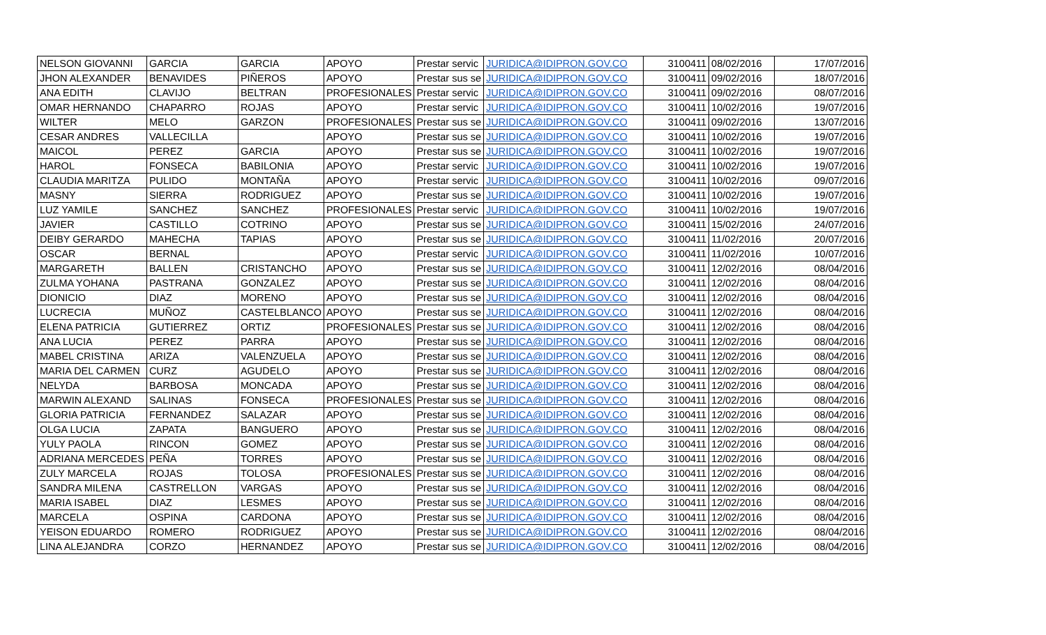| NELSON GIOVANNI | GARCIA | GARCIA | APOYO | Prestar servic | JURIDICA@IDIPRON.GOV.CO | 3100411 | 08/02/2016 | 17/07/2016 |
| JHON ALEXANDER | BENAVIDES | PIÑEROS | APOYO | Prestar sus se | JURIDICA@IDIPRON.GOV.CO | 3100411 | 09/02/2016 | 18/07/2016 |
| ANA EDITH | CLAVIJO | BELTRAN | PROFESIONALES | Prestar servic | JURIDICA@IDIPRON.GOV.CO | 3100411 | 09/02/2016 | 08/07/2016 |
| OMAR HERNANDO | CHAPARRO | ROJAS | APOYO | Prestar servic | JURIDICA@IDIPRON.GOV.CO | 3100411 | 10/02/2016 | 19/07/2016 |
| WILTER | MELO | GARZON | PROFESIONALES | Prestar sus se | JURIDICA@IDIPRON.GOV.CO | 3100411 | 09/02/2016 | 13/07/2016 |
| CESAR ANDRES | VALLECILLA | | APOYO | Prestar sus se | JURIDICA@IDIPRON.GOV.CO | 3100411 | 10/02/2016 | 19/07/2016 |
| MAICOL | PEREZ | GARCIA | APOYO | Prestar sus se | JURIDICA@IDIPRON.GOV.CO | 3100411 | 10/02/2016 | 19/07/2016 |
| HAROL | FONSECA | BABILONIA | APOYO | Prestar servic | JURIDICA@IDIPRON.GOV.CO | 3100411 | 10/02/2016 | 19/07/2016 |
| CLAUDIA MARITZA | PULIDO | MONTAÑA | APOYO | Prestar servic | JURIDICA@IDIPRON.GOV.CO | 3100411 | 10/02/2016 | 09/07/2016 |
| MASNY | SIERRA | RODRIGUEZ | APOYO | Prestar sus se | JURIDICA@IDIPRON.GOV.CO | 3100411 | 10/02/2016 | 19/07/2016 |
| LUZ YAMILE | SANCHEZ | SANCHEZ | PROFESIONALES | Prestar servic | JURIDICA@IDIPRON.GOV.CO | 3100411 | 10/02/2016 | 19/07/2016 |
| JAVIER | CASTILLO | COTRINO | APOYO | Prestar sus se | JURIDICA@IDIPRON.GOV.CO | 3100411 | 15/02/2016 | 24/07/2016 |
| DEIBY GERARDO | MAHECHA | TAPIAS | APOYO | Prestar sus se | JURIDICA@IDIPRON.GOV.CO | 3100411 | 11/02/2016 | 20/07/2016 |
| OSCAR | BERNAL | | APOYO | Prestar servic | JURIDICA@IDIPRON.GOV.CO | 3100411 | 11/02/2016 | 10/07/2016 |
| MARGARETH | BALLEN | CRISTANCHO | APOYO | Prestar sus se | JURIDICA@IDIPRON.GOV.CO | 3100411 | 12/02/2016 | 08/04/2016 |
| ZULMA YOHANA | PASTRANA | GONZALEZ | APOYO | Prestar sus se | JURIDICA@IDIPRON.GOV.CO | 3100411 | 12/02/2016 | 08/04/2016 |
| DIONICIO | DIAZ | MORENO | APOYO | Prestar sus se | JURIDICA@IDIPRON.GOV.CO | 3100411 | 12/02/2016 | 08/04/2016 |
| LUCRECIA | MUÑOZ | CASTELBLANCO | APOYO | Prestar sus se | JURIDICA@IDIPRON.GOV.CO | 3100411 | 12/02/2016 | 08/04/2016 |
| ELENA PATRICIA | GUTIERREZ | ORTIZ | PROFESIONALES | Prestar sus se | JURIDICA@IDIPRON.GOV.CO | 3100411 | 12/02/2016 | 08/04/2016 |
| ANA LUCIA | PEREZ | PARRA | APOYO | Prestar sus se | JURIDICA@IDIPRON.GOV.CO | 3100411 | 12/02/2016 | 08/04/2016 |
| MABEL CRISTINA | ARIZA | VALENZUELA | APOYO | Prestar sus se | JURIDICA@IDIPRON.GOV.CO | 3100411 | 12/02/2016 | 08/04/2016 |
| MARIA DEL CARMEN | CURZ | AGUDELO | APOYO | Prestar sus se | JURIDICA@IDIPRON.GOV.CO | 3100411 | 12/02/2016 | 08/04/2016 |
| NELYDA | BARBOSA | MONCADA | APOYO | Prestar sus se | JURIDICA@IDIPRON.GOV.CO | 3100411 | 12/02/2016 | 08/04/2016 |
| MARWIN ALEXAND | SALINAS | FONSECA | PROFESIONALES | Prestar sus se | JURIDICA@IDIPRON.GOV.CO | 3100411 | 12/02/2016 | 08/04/2016 |
| GLORIA PATRICIA | FERNANDEZ | SALAZAR | APOYO | Prestar sus se | JURIDICA@IDIPRON.GOV.CO | 3100411 | 12/02/2016 | 08/04/2016 |
| OLGA LUCIA | ZAPATA | BANGUERO | APOYO | Prestar sus se | JURIDICA@IDIPRON.GOV.CO | 3100411 | 12/02/2016 | 08/04/2016 |
| YULY PAOLA | RINCON | GOMEZ | APOYO | Prestar sus se | JURIDICA@IDIPRON.GOV.CO | 3100411 | 12/02/2016 | 08/04/2016 |
| ADRIANA MERCEDES | PEÑA | TORRES | APOYO | Prestar sus se | JURIDICA@IDIPRON.GOV.CO | 3100411 | 12/02/2016 | 08/04/2016 |
| ZULY MARCELA | ROJAS | TOLOSA | PROFESIONALES | Prestar sus se | JURIDICA@IDIPRON.GOV.CO | 3100411 | 12/02/2016 | 08/04/2016 |
| SANDRA MILENA | CASTRELLON | VARGAS | APOYO | Prestar sus se | JURIDICA@IDIPRON.GOV.CO | 3100411 | 12/02/2016 | 08/04/2016 |
| MARIA ISABEL | DIAZ | LESMES | APOYO | Prestar sus se | JURIDICA@IDIPRON.GOV.CO | 3100411 | 12/02/2016 | 08/04/2016 |
| MARCELA | OSPINA | CARDONA | APOYO | Prestar sus se | JURIDICA@IDIPRON.GOV.CO | 3100411 | 12/02/2016 | 08/04/2016 |
| YEISON EDUARDO | ROMERO | RODRIGUEZ | APOYO | Prestar sus se | JURIDICA@IDIPRON.GOV.CO | 3100411 | 12/02/2016 | 08/04/2016 |
| LINA ALEJANDRA | CORZO | HERNANDEZ | APOYO | Prestar sus se | JURIDICA@IDIPRON.GOV.CO | 3100411 | 12/02/2016 | 08/04/2016 |